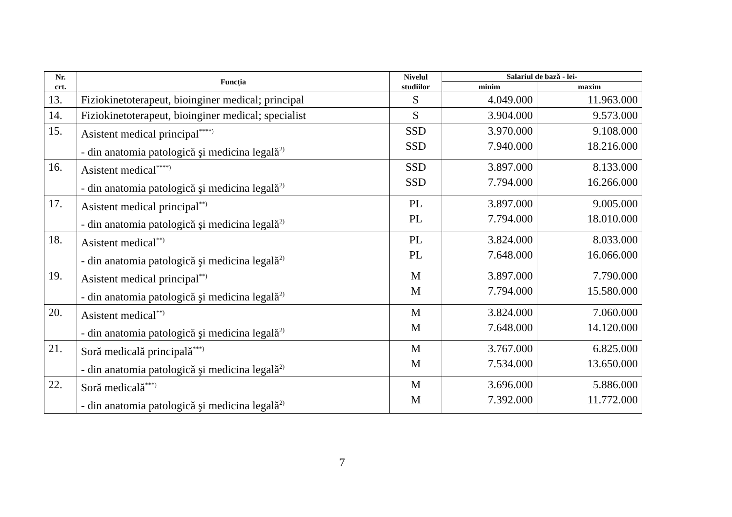| Nr. crt. | Funcția | Nivelul studiilor | Salariul de bază - lei- | |
| --- | --- | --- | --- | --- |
| | | | minim | maxim |
| 13. | Fiziokinetoterapeut, bioinginer medical; principal | S | 4.049.000 | 11.963.000 |
| 14. | Fiziokinetoterapeut, bioinginer medical; specialist | S | 3.904.000 | 9.573.000 |
| 15. | Asistent medical principal<sup>****)</sup> - din anatomia patologică şi medicina legală<sup>2)</sup> | SSD SSD | 3.970.000 7.940.000 | 9.108.000 18.216.000 |
| 16. | Asistent medical<sup>****)</sup> - din anatomia patologică şi medicina legală<sup>2)</sup> | SSD SSD | 3.897.000 7.794.000 | 8.133.000 16.266.000 |
| 17. | Asistent medical principal<sup>**)</sup> - din anatomia patologică şi medicina legală<sup>2)</sup> | PL PL | 3.897.000 7.794.000 | 9.005.000 18.010.000 |
| 18. | Asistent medical<sup>**)</sup> - din anatomia patologică şi medicina legală<sup>2)</sup> | PL PL | 3.824.000 7.648.000 | 8.033.000 16.066.000 |
| 19. | Asistent medical principal<sup>**)</sup> - din anatomia patologică şi medicina legală<sup>2)</sup> | M M | 3.897.000 7.794.000 | 7.790.000 15.580.000 |
| 20. | Asistent medical<sup>**)</sup> - din anatomia patologică şi medicina legală<sup>2)</sup> | M M | 3.824.000 7.648.000 | 7.060.000 14.120.000 |
| 21. | Soră medicală principală<sup>***)</sup> - din anatomia patologică şi medicina legală<sup>2)</sup> | M M | 3.767.000 7.534.000 | 6.825.000 13.650.000 |
| 22. | Soră medicală<sup>***)</sup> - din anatomia patologică şi medicina legală<sup>2)</sup> | M M | 3.696.000 7.392.000 | 5.886.000 11.772.000 |
7